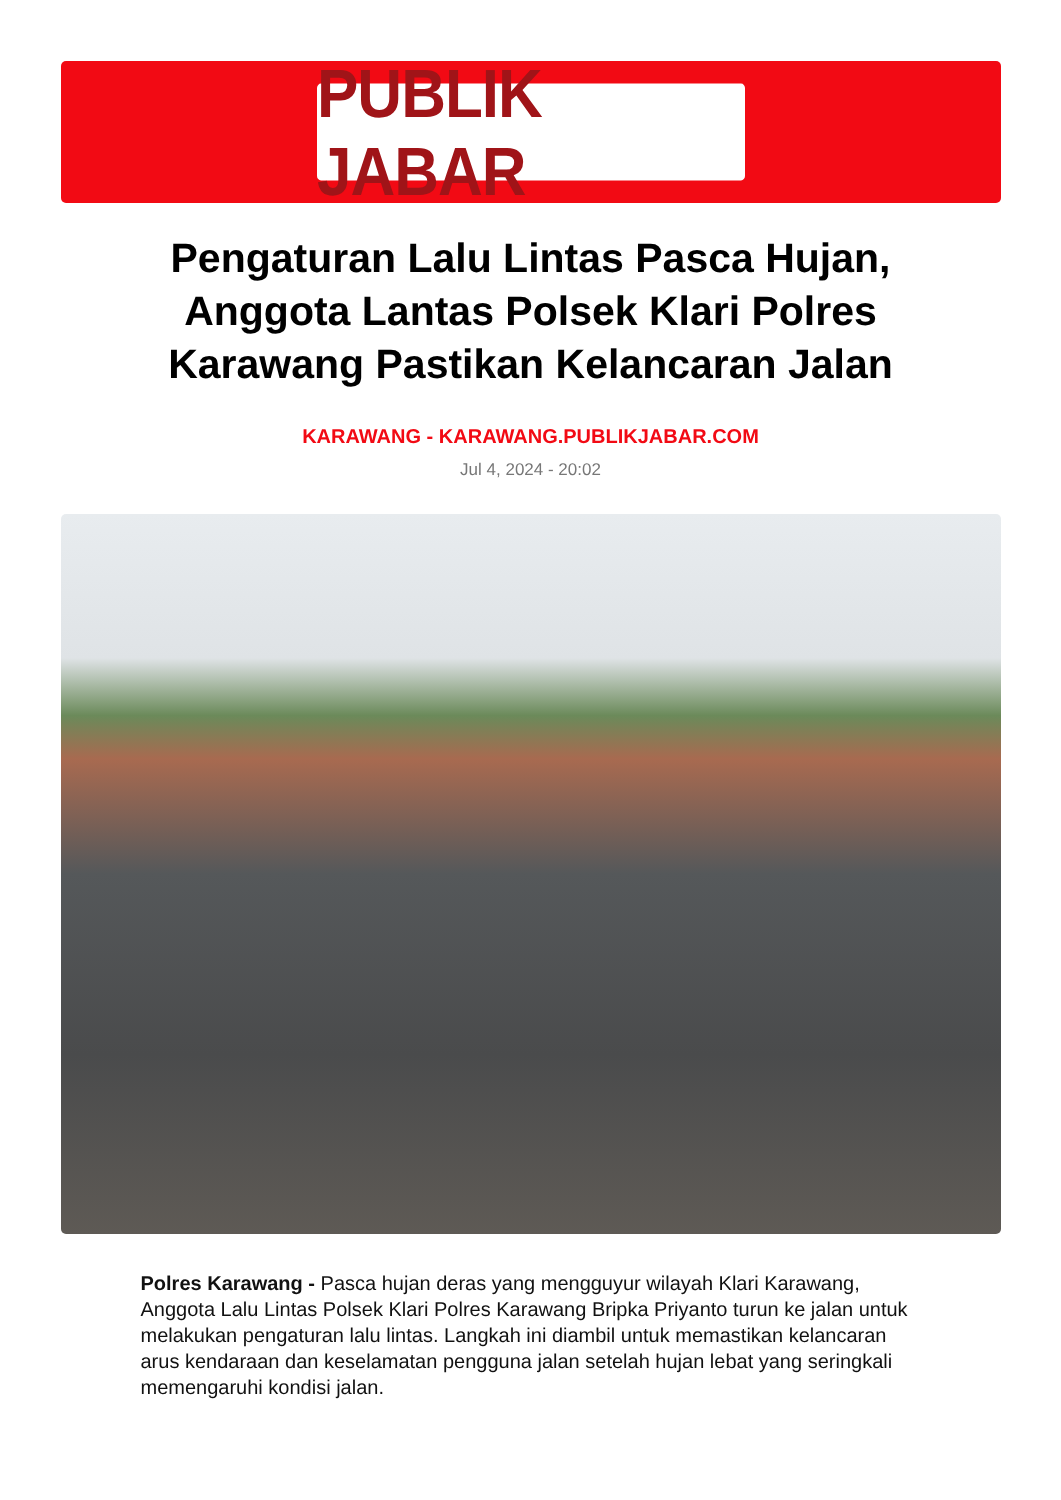PUBLIK JABAR
Pengaturan Lalu Lintas Pasca Hujan, Anggota Lantas Polsek Klari Polres Karawang Pastikan Kelancaran Jalan
KARAWANG - KARAWANG.PUBLIKJABAR.COM
Jul 4, 2024 - 20:02
Polres Karawang - Pasca hujan deras yang mengguyur wilayah Klari Karawang, Anggota Lalu Lintas Polsek Klari Polres Karawang Bripka Priyanto turun ke jalan untuk melakukan pengaturan lalu lintas. Langkah ini diambil untuk memastikan kelancaran arus kendaraan dan keselamatan pengguna jalan setelah hujan lebat yang seringkali memengaruhi kondisi jalan.